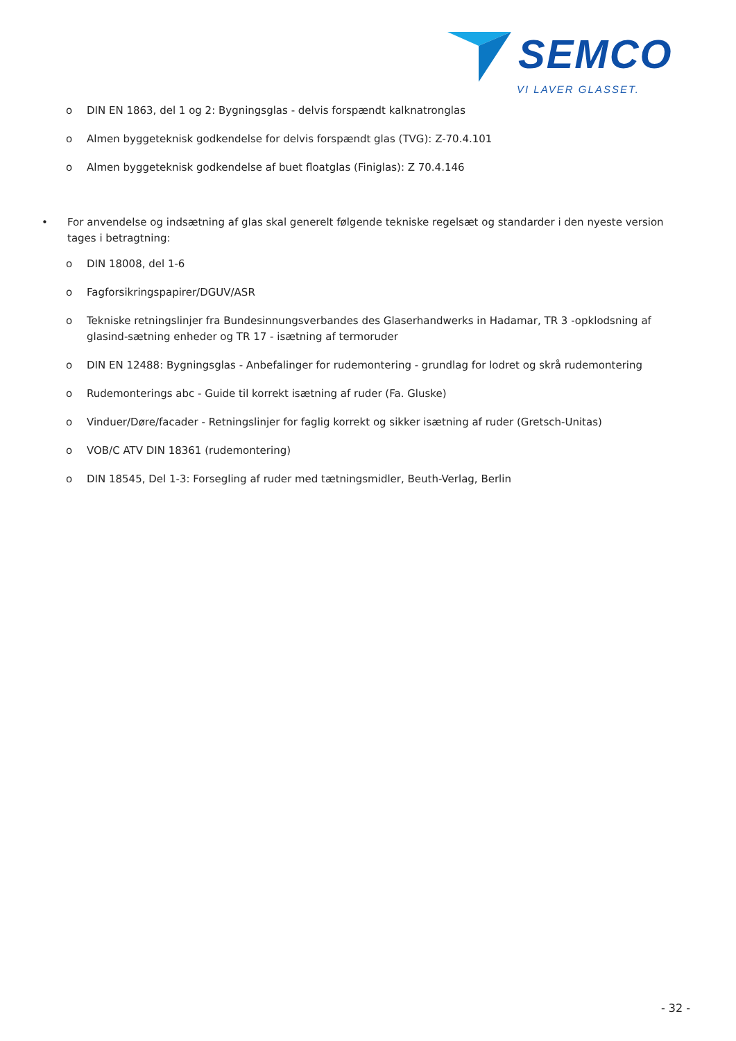SEMCO
VI LAVER GLASSET.
o DIN EN 1863, del 1 og 2: Bygningsglas - delvis forspændt kalknatronglas
o Almen byggeteknisk godkendelse for delvis forspændt glas (TVG): Z-70.4.101
o Almen byggeteknisk godkendelse af buet floatglas (Finiglas): Z 70.4.146
• For anvendelse og indsætning af glas skal generelt følgende tekniske regelsæt og standarder i den nyeste version tages i betragtning:
o DIN 18008, del 1-6
o Fagforsikringspapirer/DGUV/ASR
o Tekniske retningslinjer fra Bundesinnungsverbandes des Glaserhandwerks in Hadamar, TR 3 -opklodsning af glasind-sætning enheder og TR 17 - isætning af termoruder
o DIN EN 12488: Bygningsglas - Anbefalinger for rudemontering - grundlag for lodret og skrå rudemontering
o Rudemonterings abc - Guide til korrekt isætning af ruder (Fa. Gluske)
o Vinduer/Døre/facader - Retningslinjer for faglig korrekt og sikker isætning af ruder (Gretsch-Unitas)
o VOB/C ATV DIN 18361 (rudemontering)
o DIN 18545, Del 1-3: Forsegling af ruder med tætningsmidler, Beuth-Verlag, Berlin
- 32 -